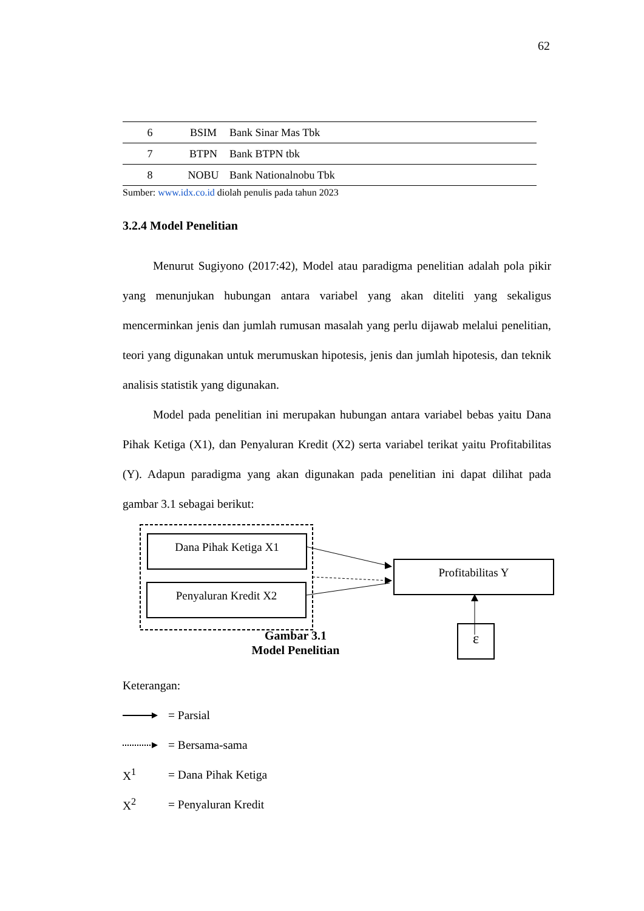62
| 6 | BSIM | Bank Sinar Mas Tbk |
| 7 | BTPN | Bank BTPN tbk |
| 8 | NOBU | Bank Nationalnobu Tbk |
Sumber: www.idx.co.id diolah penulis pada tahun 2023
3.2.4 Model Penelitian
Menurut Sugiyono (2017:42), Model atau paradigma penelitian adalah pola pikir yang menunjukan hubungan antara variabel yang akan diteliti yang sekaligus mencerminkan jenis dan jumlah rumusan masalah yang perlu dijawab melalui penelitian, teori yang digunakan untuk merumuskan hipotesis, jenis dan jumlah hipotesis, dan teknik analisis statistik yang digunakan.
Model pada penelitian ini merupakan hubungan antara variabel bebas yaitu Dana Pihak Ketiga (X1), dan Penyaluran Kredit (X2) serta variabel terikat yaitu Profitabilitas (Y). Adapun paradigma yang akan digunakan pada penelitian ini dapat dilihat pada gambar 3.1 sebagai berikut:
Dana Pihak Ketiga X1
Penyaluran Kredit X2
Profitabilitas Y
ε
Gambar 3.1
Model Penelitian
Keterangan:
= Parsial
= Bersama-sama
X<sup>1</sup> = Dana Pihak Ketiga
X<sup>2</sup> = Penyaluran Kredit